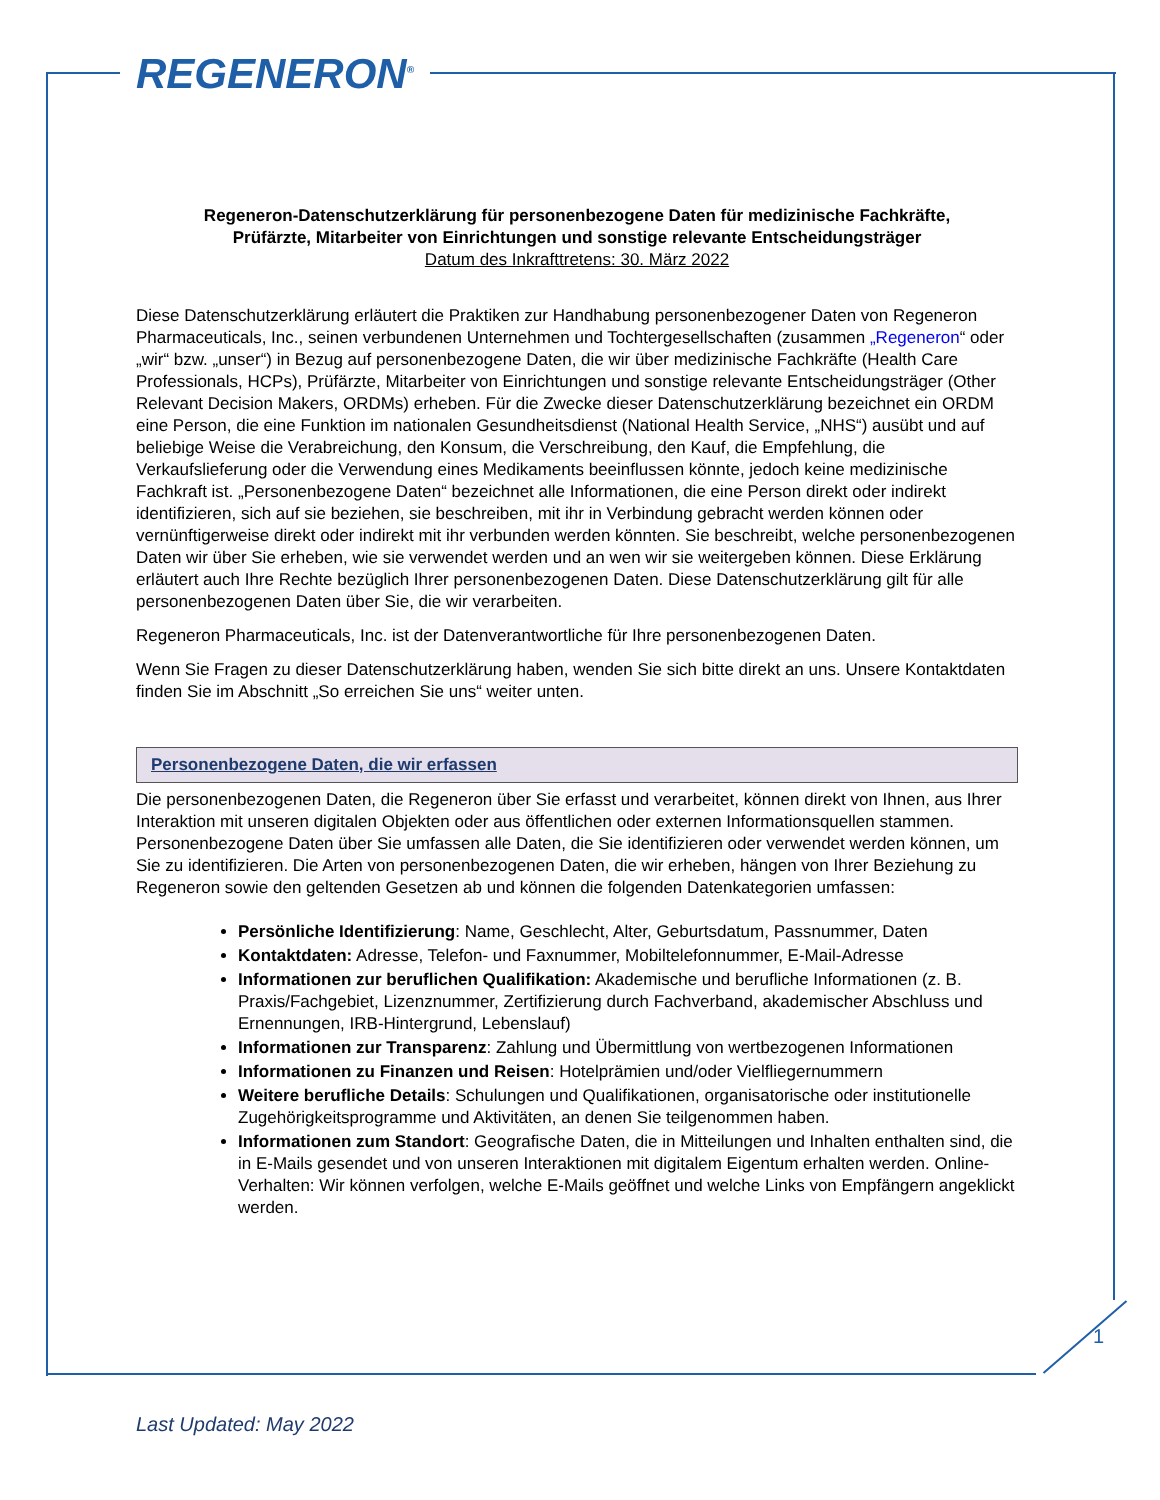REGENERON<sup>®</sup>
Regeneron-Datenschutzerklärung für personenbezogene Daten für medizinische Fachkräfte,
Prüfärzte, Mitarbeiter von Einrichtungen und sonstige relevante Entscheidungsträger
Datum des Inkrafttretens: 30. März 2022
Diese Datenschutzerklärung erläutert die Praktiken zur Handhabung personenbezogener Daten von Regeneron Pharmaceuticals, Inc., seinen verbundenen Unternehmen und Tochtergesellschaften (zusammen „Regeneron“ oder „wir“ bzw. „unser“) in Bezug auf personenbezogene Daten, die wir über medizinische Fachkräfte (Health Care Professionals, HCPs), Prüfärzte, Mitarbeiter von Einrichtungen und sonstige relevante Entscheidungsträger (Other Relevant Decision Makers, ORDMs) erheben. Für die Zwecke dieser Datenschutzerklärung bezeichnet ein ORDM eine Person, die eine Funktion im nationalen Gesundheitsdienst (National Health Service, „NHS“) ausübt und auf beliebige Weise die Verabreichung, den Konsum, die Verschreibung, den Kauf, die Empfehlung, die Verkaufslieferung oder die Verwendung eines Medikaments beeinflussen könnte, jedoch keine medizinische Fachkraft ist. „Personenbezogene Daten“ bezeichnet alle Informationen, die eine Person direkt oder indirekt identifizieren, sich auf sie beziehen, sie beschreiben, mit ihr in Verbindung gebracht werden können oder vernünftigerweise direkt oder indirekt mit ihr verbunden werden könnten. Sie beschreibt, welche personenbezogenen Daten wir über Sie erheben, wie sie verwendet werden und an wen wir sie weitergeben können. Diese Erklärung erläutert auch Ihre Rechte bezüglich Ihrer personenbezogenen Daten. Diese Datenschutzerklärung gilt für alle personenbezogenen Daten über Sie, die wir verarbeiten.
Regeneron Pharmaceuticals, Inc. ist der Datenverantwortliche für Ihre personenbezogenen Daten.
Wenn Sie Fragen zu dieser Datenschutzerklärung haben, wenden Sie sich bitte direkt an uns. Unsere Kontaktdaten finden Sie im Abschnitt „So erreichen Sie uns“ weiter unten.
Personenbezogene Daten, die wir erfassen
Die personenbezogenen Daten, die Regeneron über Sie erfasst und verarbeitet, können direkt von Ihnen, aus Ihrer Interaktion mit unseren digitalen Objekten oder aus öffentlichen oder externen Informationsquellen stammen. Personenbezogene Daten über Sie umfassen alle Daten, die Sie identifizieren oder verwendet werden können, um Sie zu identifizieren. Die Arten von personenbezogenen Daten, die wir erheben, hängen von Ihrer Beziehung zu Regeneron sowie den geltenden Gesetzen ab und können die folgenden Datenkategorien umfassen:
Persönliche Identifizierung: Name, Geschlecht, Alter, Geburtsdatum, Passnummer, Daten
Kontaktdaten: Adresse, Telefon- und Faxnummer, Mobiltelefonnummer, E-Mail-Adresse
Informationen zur beruflichen Qualifikation: Akademische und berufliche Informationen (z. B. Praxis/Fachgebiet, Lizenznummer, Zertifizierung durch Fachverband, akademischer Abschluss und Ernennungen, IRB-Hintergrund, Lebenslauf)
Informationen zur Transparenz: Zahlung und Übermittlung von wertbezogenen Informationen
Informationen zu Finanzen und Reisen: Hotelprämien und/oder Vielfliegernummern
Weitere berufliche Details: Schulungen und Qualifikationen, organisatorische oder institutionelle Zugehörigkeitsprogramme und Aktivitäten, an denen Sie teilgenommen haben.
Informationen zum Standort: Geografische Daten, die in Mitteilungen und Inhalten enthalten sind, die in E-Mails gesendet und von unseren Interaktionen mit digitalem Eigentum erhalten werden. Online-Verhalten: Wir können verfolgen, welche E-Mails geöffnet und welche Links von Empfängern angeklickt werden.
1
Last Updated: May 2022